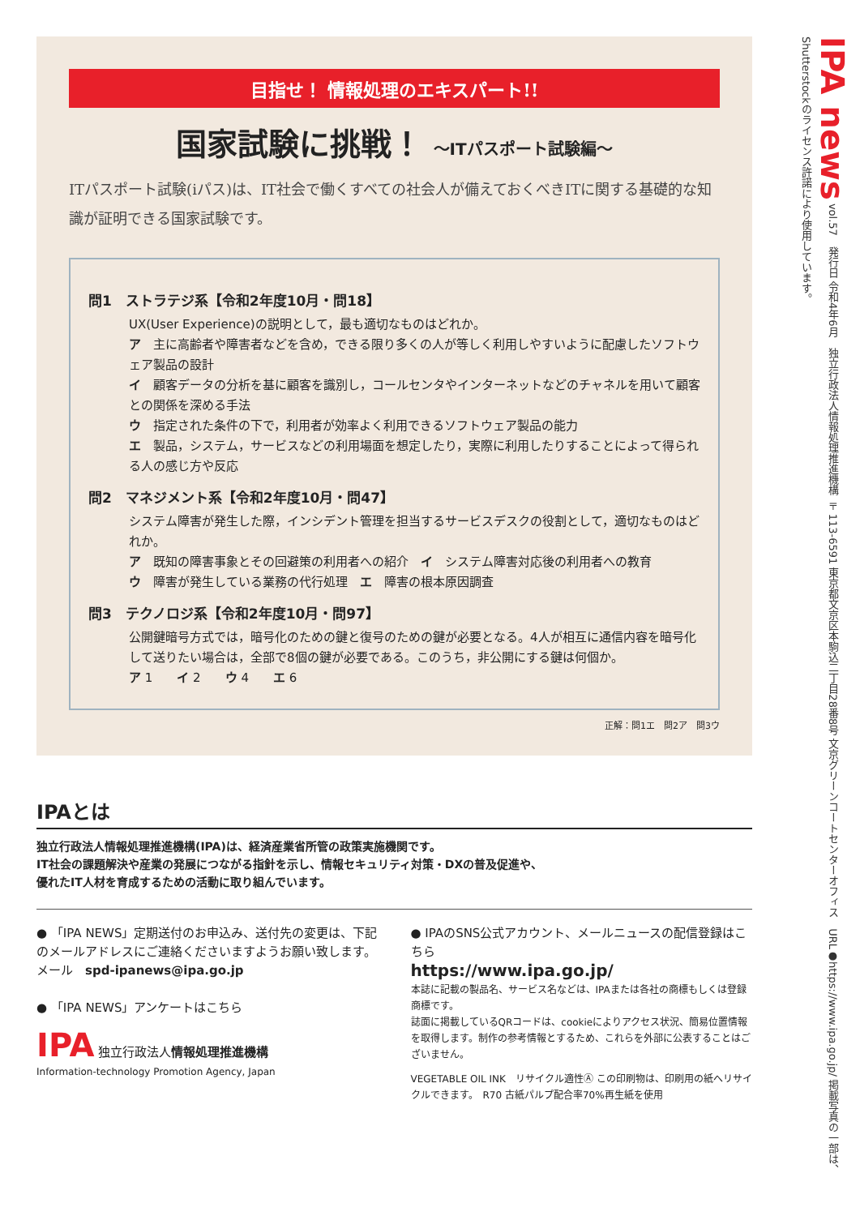目指せ！ 情報処理のエキスパート!!
国家試験に挑戦！ ～ITパスポート試験編～
ITパスポート試験(iパス)は、IT社会で働くすべての社会人が備えておくべきITに関する基礎的な知識が証明できる国家試験です。
問1　ストラテジ系【令和2年度10月・問18】
UX(User Experience)の説明として，最も適切なものはどれか。
ア　主に高齢者や障害者などを含め，できる限り多くの人が等しく利用しやすいように配慮したソフトウェア製品の設計
イ　顧客データの分析を基に顧客を識別し，コールセンタやインターネットなどのチャネルを用いて顧客との関係を深める手法
ウ　指定された条件の下で，利用者が効率よく利用できるソフトウェア製品の能力
エ　製品，システム，サービスなどの利用場面を想定したり，実際に利用したりすることによって得られる人の感じ方や反応
問2　マネジメント系【令和2年度10月・問47】
システム障害が発生した際，インシデント管理を担当するサービスデスクの役割として，適切なものはどれか。
ア　既知の障害事象とその回避策の利用者への紹介　イ　システム障害対応後の利用者への教育
ウ　障害が発生している業務の代行処理　エ　障害の根本原因調査
問3　テクノロジ系【令和2年度10月・問97】
公開鍵暗号方式では，暗号化のための鍵と復号のための鍵が必要となる。4人が相互に通信内容を暗号化して送りたい場合は，全部で8個の鍵が必要である。このうち，非公開にする鍵は何個か。
ア 1　　イ 2　　ウ 4　　エ 6
正解：問1エ　問2ア　問3ウ
IPAとは
独立行政法人情報処理推進機構(IPA)は、経済産業省所管の政策実施機関です。
IT社会の課題解決や産業の発展につながる指針を示し、情報セキュリティ対策・DXの普及促進や、
優れたIT人材を育成するための活動に取り組んでいます。
● 「IPA NEWS」定期送付のお申込み、送付先の変更は、下記のメールアドレスにご連絡くださいますようお願い致します。
メール　spd-ipanews@ipa.go.jp
● 「IPA NEWS」アンケートはこちら
IPA 独立行政法人情報処理推進機構
Information-technology Promotion Agency, Japan
● IPAのSNS公式アカウント、メールニュースの配信登録はこちら
https://www.ipa.go.jp/
本誌に記載の製品名、サービス名などは、IPAまたは各社の商標もしくは登録商標です。
誌面に掲載しているQRコードは、cookieによりアクセス状況、簡易位置情報を取得します。制作の参考情報とするため、これらを外部に公表することはございません。
VEGETABLE OIL INK　リサイクル適性Ⓐ この印刷物は、印刷用の紙へリサイクルできます。　R70 古紙パルプ配合率70%再生紙を使用
IPA news vol.57　発行日 令和4年6月　独立行政法人情報処理推進機構 〒113-6591 東京都文京区本駒込二丁目28番8号 文京グリーンコートセンターオフィス　URL●https://www.ipa.go.jp/ 掲載写真の一部は、Shutterstockのライセンス許諾により使用しています。